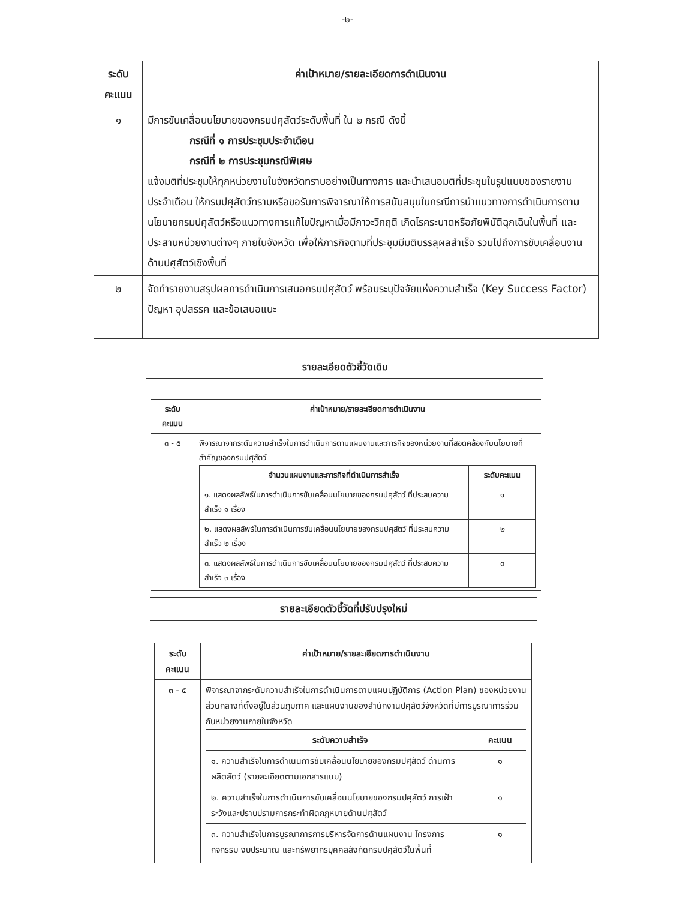-๒-
| ระดับ คะแนน | ค่าเป้าหมาย/รายละเอียดการดำเนินงาน |
| --- | --- |
| ๑ | มีการขับเคลื่อนนโยบายของกรมปศุสัตว์ระดับพื้นที่ ใน ๒ กรณี ดังนี้ กรณีที่ ๑ การประชุมประจำเดือน กรณีที่ ๒ การประชุมกรณีพิเศษ แจ้งมติที่ประชุมให้ทุกหน่วยงานในจังหวัดทราบอย่างเป็นทางการ และนำเสนอมติที่ประชุมในรูปแบบของรายงานประจำเดือน ให้กรมปศุสัตว์ทราบหรือขอรับการพิจารณาให้การสนับสนุนในกรณีการนำแนวทางการดำเนินการตามนโยบายกรมปศุสัตว์หรือแนวทางการแก้ไขปัญหาเมื่อมีภาวะวิกฤติ เกิดโรคระบาดหรือภัยพิบัติฉุกเฉินในพื้นที่ และประสานหน่วยงานต่างๆ ภายในจังหวัด เพื่อให้ภารกิจตามที่ประชุมมีมติบรรลุผลสำเร็จ รวมไปถึงการขับเคลื่อนงานด้านปศุสัตว์เชิงพื้นที่ |
| ๒ | จัดทำรายงานสรุปผลการดำเนินการเสนอกรมปศุสัตว์ พร้อมระบุปัจจัยแห่งความสำเร็จ (Key Success Factor) ปัญหา อุปสรรค และข้อเสนอแนะ |
รายละเอียดตัวชี้วัดเดิม
| ระดับ คะแนน | ค่าเป้าหมาย/รายละเอียดการดำเนินงาน |
| --- | --- |
| ๓ - ๕ | พิจารณาจากระดับความสำเร็จในการดำเนินการตามแผนงานและภารกิจของหน่วยงานที่สอดคล้องกับนโยบายที่สำคัญของกรมปศุสัตว์ / จำนวนแผนงานและภารกิจที่ดำเนินการสำเร็จ / ระดับคะแนน / / --- / --- / / ๑. แสดงผลลัพธ์ในการดำเนินการขับเคลื่อนนโยบายของกรมปศุสัตว์ ที่ประสบความสำเร็จ ๑ เรื่อง / ๑ / / ๒. แสดงผลลัพธ์ในการดำเนินการขับเคลื่อนนโยบายของกรมปศุสัตว์ ที่ประสบความสำเร็จ ๒ เรื่อง / ๒ / / ๓. แสดงผลลัพธ์ในการดำเนินการขับเคลื่อนนโยบายของกรมปศุสัตว์ ที่ประสบความสำเร็จ ๓ เรื่อง / ๓ / |
รายละเอียดตัวชี้วัดที่ปรับปรุงใหม่
| ระดับ คะแนน | ค่าเป้าหมาย/รายละเอียดการดำเนินงาน |
| --- | --- |
| ๓ - ๕ | พิจารณาจากระดับความสำเร็จในการดำเนินการตามแผนปฏิบัติการ (Action Plan) ของหน่วยงานส่วนกลางที่ตั้งอยู่ในส่วนภูมิภาค และแผนงานของสำนักงานปศุสัตว์จังหวัดที่มีการบูรณาการร่วมกับหน่วยงานภายในจังหวัด / ระดับความสำเร็จ / คะแนน / / --- / --- / / ๑. ความสำเร็จในการดำเนินการขับเคลื่อนนโยบายของกรมปศุสัตว์ ด้านการผลิตสัตว์ (รายละเอียดตามเอกสารแนบ) / ๑ / / ๒. ความสำเร็จในการดำเนินการขับเคลื่อนนโยบายของกรมปศุสัตว์ การเฝ้าระวังและปราบปรามการกระทำผิดกฎหมายด้านปศุสัตว์ / ๑ / / ๓. ความสำเร็จในการบูรณาการการบริหารจัดการด้านแผนงาน โครงการ กิจกรรม งบประมาณ และทรัพยากรบุคคลสังกัดกรมปศุสัตว์ในพื้นที่ / ๑ / |